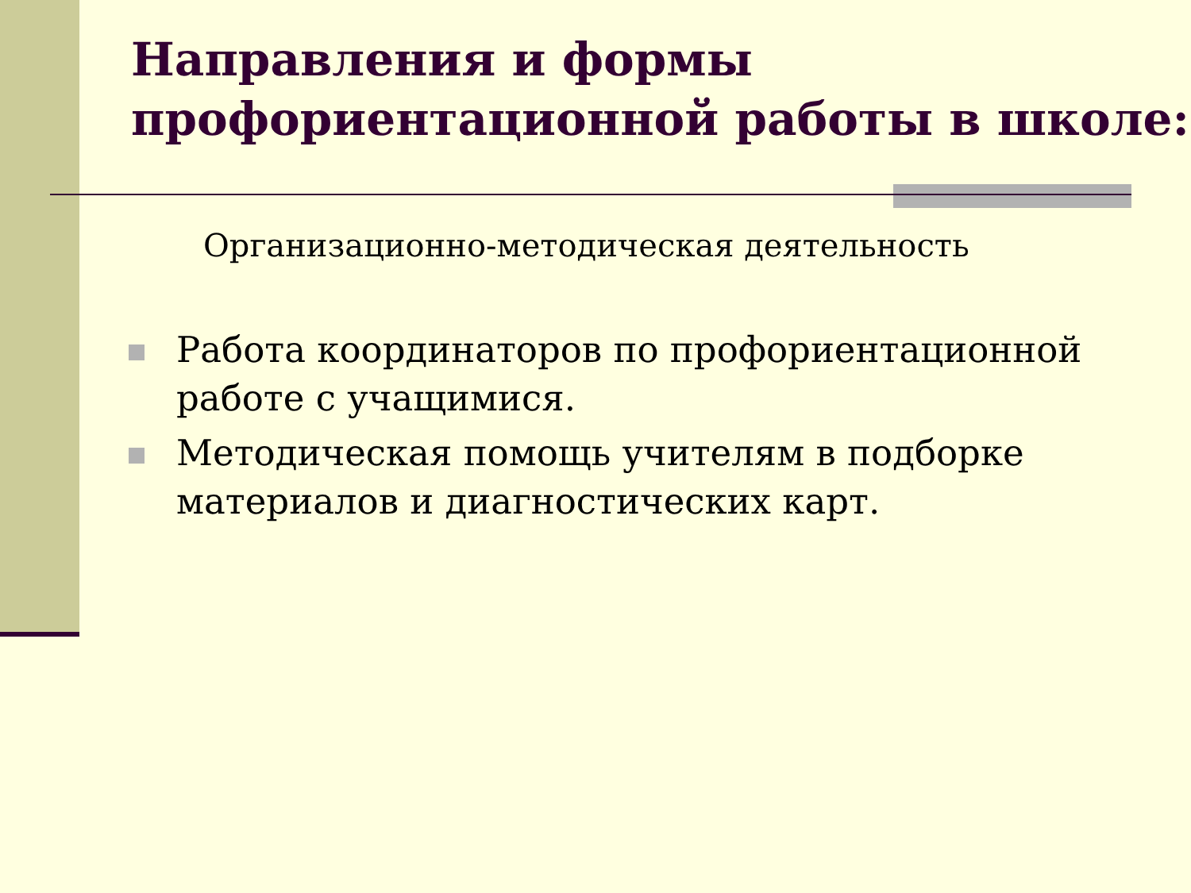Направления и формы профориентационной работы в школе:
Организационно-методическая деятельность
Работа координаторов по профориентационной работе с учащимися.
Методическая помощь учителям в подборке материалов и диагностических карт.